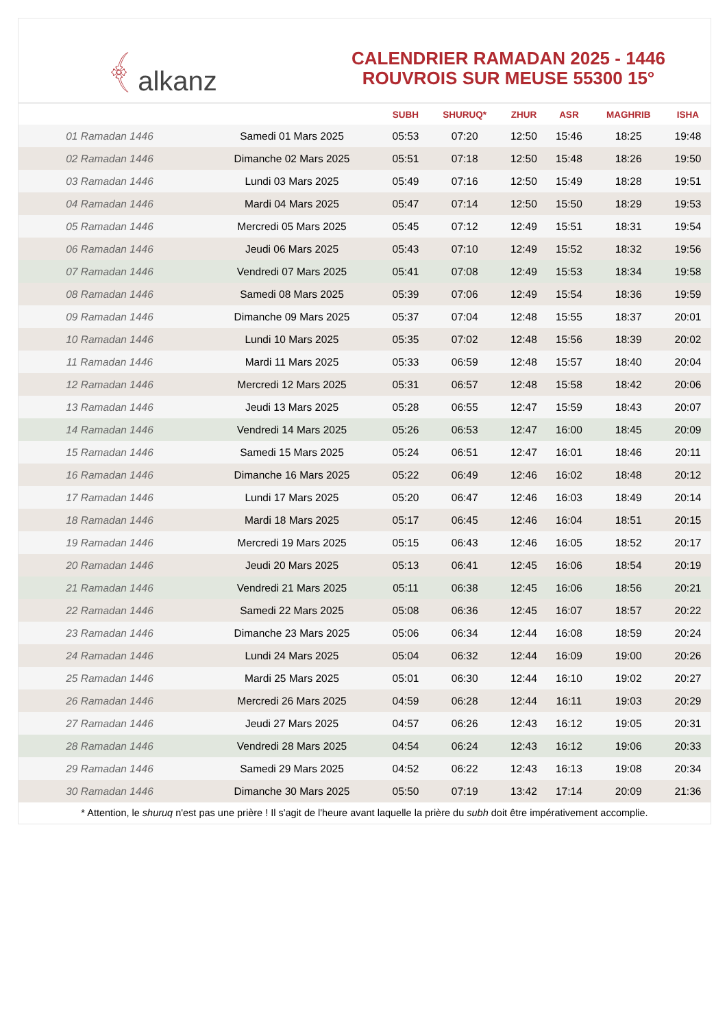﴾ alkanz
CALENDRIER RAMADAN 2025 - 1446
ROUVROIS SUR MEUSE 55300 15°
| | | SUBH | SHURUQ* | ZHUR | ASR | MAGHRIB | ISHA |
| --- | --- | --- | --- | --- | --- | --- | --- |
| 01 Ramadan 1446 | Samedi 01 Mars 2025 | 05:53 | 07:20 | 12:50 | 15:46 | 18:25 | 19:48 |
| 02 Ramadan 1446 | Dimanche 02 Mars 2025 | 05:51 | 07:18 | 12:50 | 15:48 | 18:26 | 19:50 |
| 03 Ramadan 1446 | Lundi 03 Mars 2025 | 05:49 | 07:16 | 12:50 | 15:49 | 18:28 | 19:51 |
| 04 Ramadan 1446 | Mardi 04 Mars 2025 | 05:47 | 07:14 | 12:50 | 15:50 | 18:29 | 19:53 |
| 05 Ramadan 1446 | Mercredi 05 Mars 2025 | 05:45 | 07:12 | 12:49 | 15:51 | 18:31 | 19:54 |
| 06 Ramadan 1446 | Jeudi 06 Mars 2025 | 05:43 | 07:10 | 12:49 | 15:52 | 18:32 | 19:56 |
| 07 Ramadan 1446 | Vendredi 07 Mars 2025 | 05:41 | 07:08 | 12:49 | 15:53 | 18:34 | 19:58 |
| 08 Ramadan 1446 | Samedi 08 Mars 2025 | 05:39 | 07:06 | 12:49 | 15:54 | 18:36 | 19:59 |
| 09 Ramadan 1446 | Dimanche 09 Mars 2025 | 05:37 | 07:04 | 12:48 | 15:55 | 18:37 | 20:01 |
| 10 Ramadan 1446 | Lundi 10 Mars 2025 | 05:35 | 07:02 | 12:48 | 15:56 | 18:39 | 20:02 |
| 11 Ramadan 1446 | Mardi 11 Mars 2025 | 05:33 | 06:59 | 12:48 | 15:57 | 18:40 | 20:04 |
| 12 Ramadan 1446 | Mercredi 12 Mars 2025 | 05:31 | 06:57 | 12:48 | 15:58 | 18:42 | 20:06 |
| 13 Ramadan 1446 | Jeudi 13 Mars 2025 | 05:28 | 06:55 | 12:47 | 15:59 | 18:43 | 20:07 |
| 14 Ramadan 1446 | Vendredi 14 Mars 2025 | 05:26 | 06:53 | 12:47 | 16:00 | 18:45 | 20:09 |
| 15 Ramadan 1446 | Samedi 15 Mars 2025 | 05:24 | 06:51 | 12:47 | 16:01 | 18:46 | 20:11 |
| 16 Ramadan 1446 | Dimanche 16 Mars 2025 | 05:22 | 06:49 | 12:46 | 16:02 | 18:48 | 20:12 |
| 17 Ramadan 1446 | Lundi 17 Mars 2025 | 05:20 | 06:47 | 12:46 | 16:03 | 18:49 | 20:14 |
| 18 Ramadan 1446 | Mardi 18 Mars 2025 | 05:17 | 06:45 | 12:46 | 16:04 | 18:51 | 20:15 |
| 19 Ramadan 1446 | Mercredi 19 Mars 2025 | 05:15 | 06:43 | 12:46 | 16:05 | 18:52 | 20:17 |
| 20 Ramadan 1446 | Jeudi 20 Mars 2025 | 05:13 | 06:41 | 12:45 | 16:06 | 18:54 | 20:19 |
| 21 Ramadan 1446 | Vendredi 21 Mars 2025 | 05:11 | 06:38 | 12:45 | 16:06 | 18:56 | 20:21 |
| 22 Ramadan 1446 | Samedi 22 Mars 2025 | 05:08 | 06:36 | 12:45 | 16:07 | 18:57 | 20:22 |
| 23 Ramadan 1446 | Dimanche 23 Mars 2025 | 05:06 | 06:34 | 12:44 | 16:08 | 18:59 | 20:24 |
| 24 Ramadan 1446 | Lundi 24 Mars 2025 | 05:04 | 06:32 | 12:44 | 16:09 | 19:00 | 20:26 |
| 25 Ramadan 1446 | Mardi 25 Mars 2025 | 05:01 | 06:30 | 12:44 | 16:10 | 19:02 | 20:27 |
| 26 Ramadan 1446 | Mercredi 26 Mars 2025 | 04:59 | 06:28 | 12:44 | 16:11 | 19:03 | 20:29 |
| 27 Ramadan 1446 | Jeudi 27 Mars 2025 | 04:57 | 06:26 | 12:43 | 16:12 | 19:05 | 20:31 |
| 28 Ramadan 1446 | Vendredi 28 Mars 2025 | 04:54 | 06:24 | 12:43 | 16:12 | 19:06 | 20:33 |
| 29 Ramadan 1446 | Samedi 29 Mars 2025 | 04:52 | 06:22 | 12:43 | 16:13 | 19:08 | 20:34 |
| 30 Ramadan 1446 | Dimanche 30 Mars 2025 | 05:50 | 07:19 | 13:42 | 17:14 | 20:09 | 21:36 |
* Attention, le shuruq n'est pas une prière ! Il s'agit de l'heure avant laquelle la prière du subh doit être impérativement accomplie.